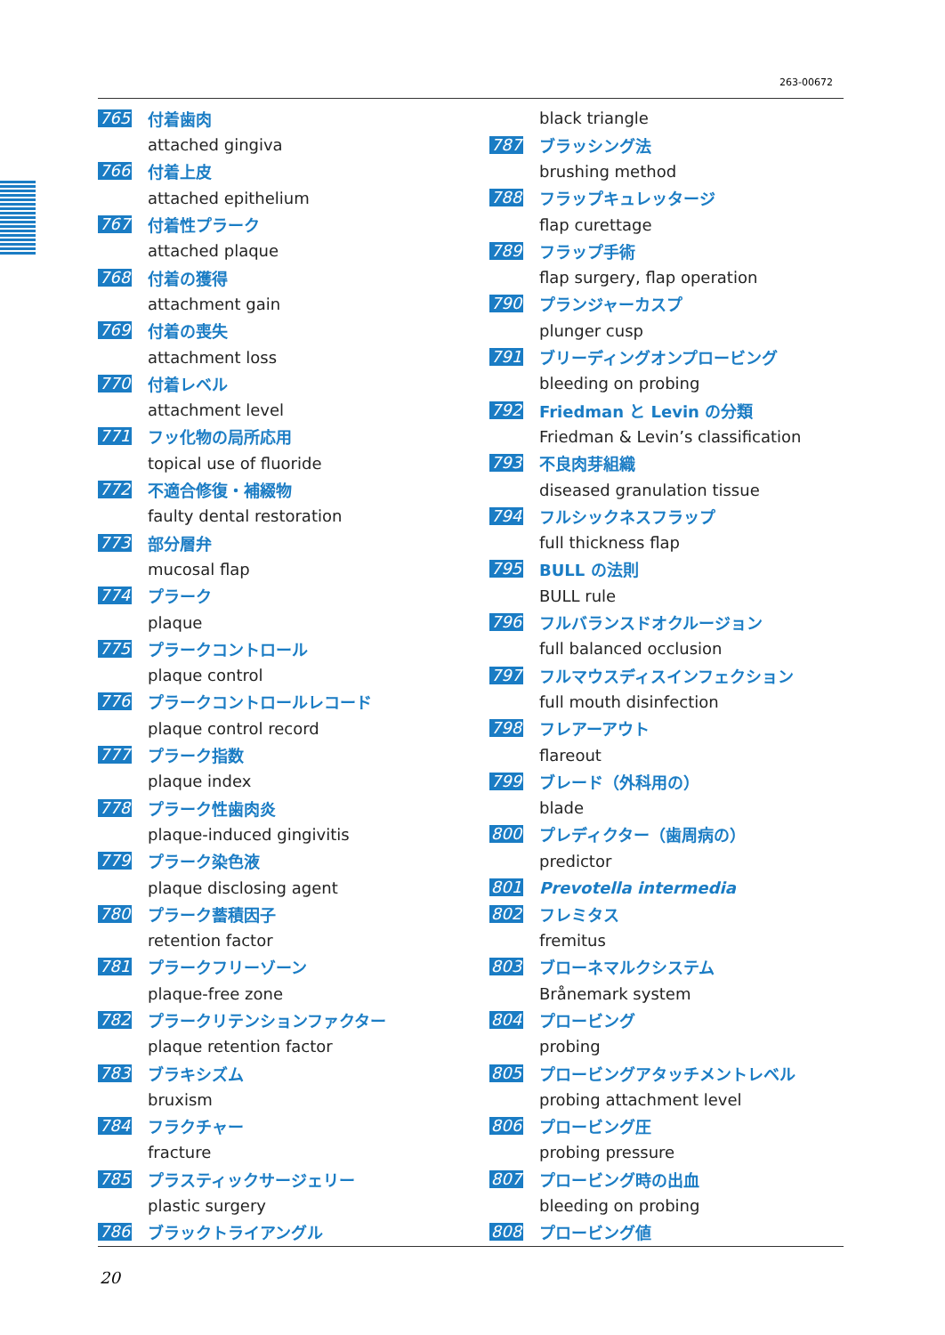263-00672
765 付着歯肉
attached gingiva
766 付着上皮
attached epithelium
767 付着性プラーク
attached plaque
768 付着の獲得
attachment gain
769 付着の喪失
attachment loss
770 付着レベル
attachment level
771 フッ化物の局所応用
topical use of fluoride
772 不適合修復・補綴物
faulty dental restoration
773 部分層弁
mucosal flap
774 プラーク
plaque
775 プラークコントロール
plaque control
776 プラークコントロールレコード
plaque control record
777 プラーク指数
plaque index
778 プラーク性歯肉炎
plaque-induced gingivitis
779 プラーク染色液
plaque disclosing agent
780 プラーク蓄積因子
retention factor
781 プラークフリーゾーン
plaque-free zone
782 プラークリテンションファクター
plaque retention factor
783 ブラキシズム
bruxism
784 フラクチャー
fracture
785 プラスティックサージェリー
plastic surgery
786 ブラックトライアングル
black triangle
787 ブラッシング法
brushing method
788 フラップキュレッタージ
flap curettage
789 フラップ手術
flap surgery, flap operation
790 プランジャーカスプ
plunger cusp
791 ブリーディングオンプロービング
bleeding on probing
792 Friedman と Levin の分類
Friedman & Levin’s classification
793 不良肉芽組織
diseased granulation tissue
794 フルシックネスフラップ
full thickness flap
795 BULL の法則
BULL rule
796 フルバランスドオクルージョン
full balanced occlusion
797 フルマウスディスインフェクション
full mouth disinfection
798 フレアーアウト
flareout
799 ブレード（外科用の）
blade
800 プレディクター（歯周病の）
predictor
801 Prevotella intermedia
802 フレミタス
fremitus
803 ブローネマルクシステム
Brånemark system
804 プロービング
probing
805 プロービングアタッチメントレベル
probing attachment level
806 プロービング圧
probing pressure
807 プロービング時の出血
bleeding on probing
808 プロービング値
20